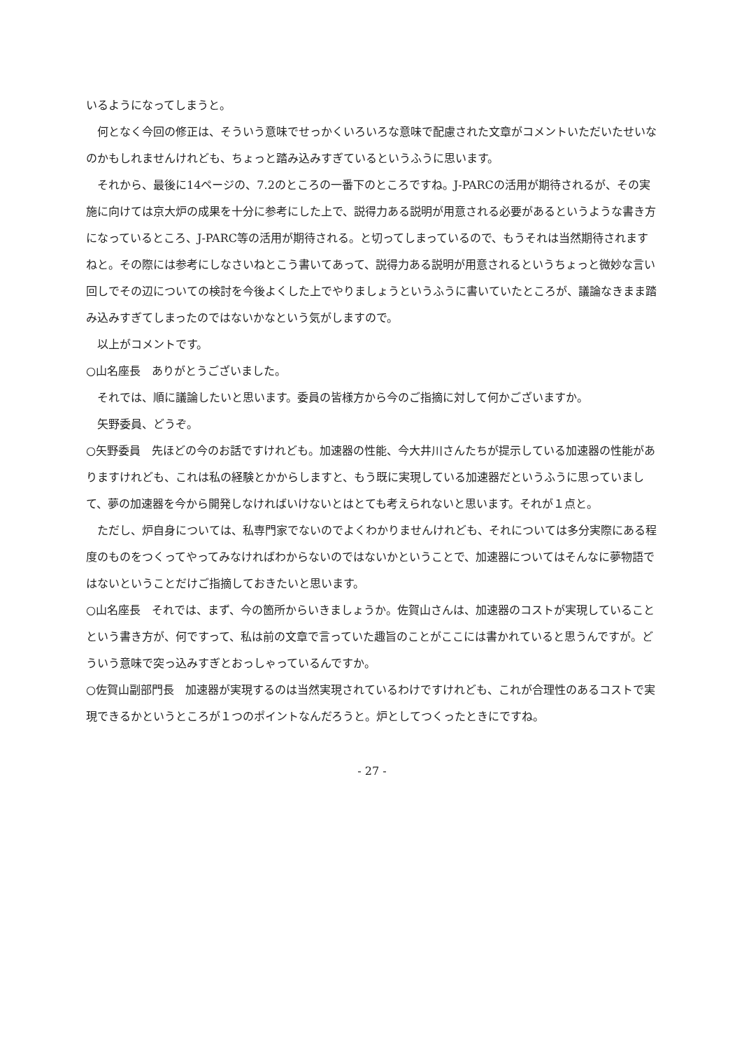いるようになってしまうと。
何となく今回の修正は、そういう意味でせっかくいろいろな意味で配慮された文章がコメントいただいたせいなのかもしれませんけれども、ちょっと踏み込みすぎているというふうに思います。
それから、最後に14ページの、7.2のところの一番下のところですね。J-PARCの活用が期待されるが、その実施に向けては京大炉の成果を十分に参考にした上で、説得力ある説明が用意される必要があるというような書き方になっているところ、J-PARC等の活用が期待される。と切ってしまっているので、もうそれは当然期待されますねと。その際には参考にしなさいねとこう書いてあって、説得力ある説明が用意されるというちょっと微妙な言い回しでその辺についての検討を今後よくした上でやりましょうというふうに書いていたところが、議論なきまま踏み込みすぎてしまったのではないかなという気がしますので。
以上がコメントです。
○山名座長　ありがとうございました。
それでは、順に議論したいと思います。委員の皆様方から今のご指摘に対して何かございますか。
矢野委員、どうぞ。
○矢野委員　先ほどの今のお話ですけれども。加速器の性能、今大井川さんたちが提示している加速器の性能がありますけれども、これは私の経験とかからしますと、もう既に実現している加速器だというふうに思っていまして、夢の加速器を今から開発しなければいけないとはとても考えられないと思います。それが１点と。
ただし、炉自身については、私専門家でないのでよくわかりませんけれども、それについては多分実際にある程度のものをつくってやってみなければわからないのではないかということで、加速器についてはそんなに夢物語ではないということだけご指摘しておきたいと思います。
○山名座長　それでは、まず、今の箇所からいきましょうか。佐賀山さんは、加速器のコストが実現していることという書き方が、何ですって、私は前の文章で言っていた趣旨のことがここには書かれていると思うんですが。どういう意味で突っ込みすぎとおっしゃっているんですか。
○佐賀山副部門長　加速器が実現するのは当然実現されているわけですけれども、これが合理性のあるコストで実現できるかというところが１つのポイントなんだろうと。炉としてつくったときにですね。
- 27 -